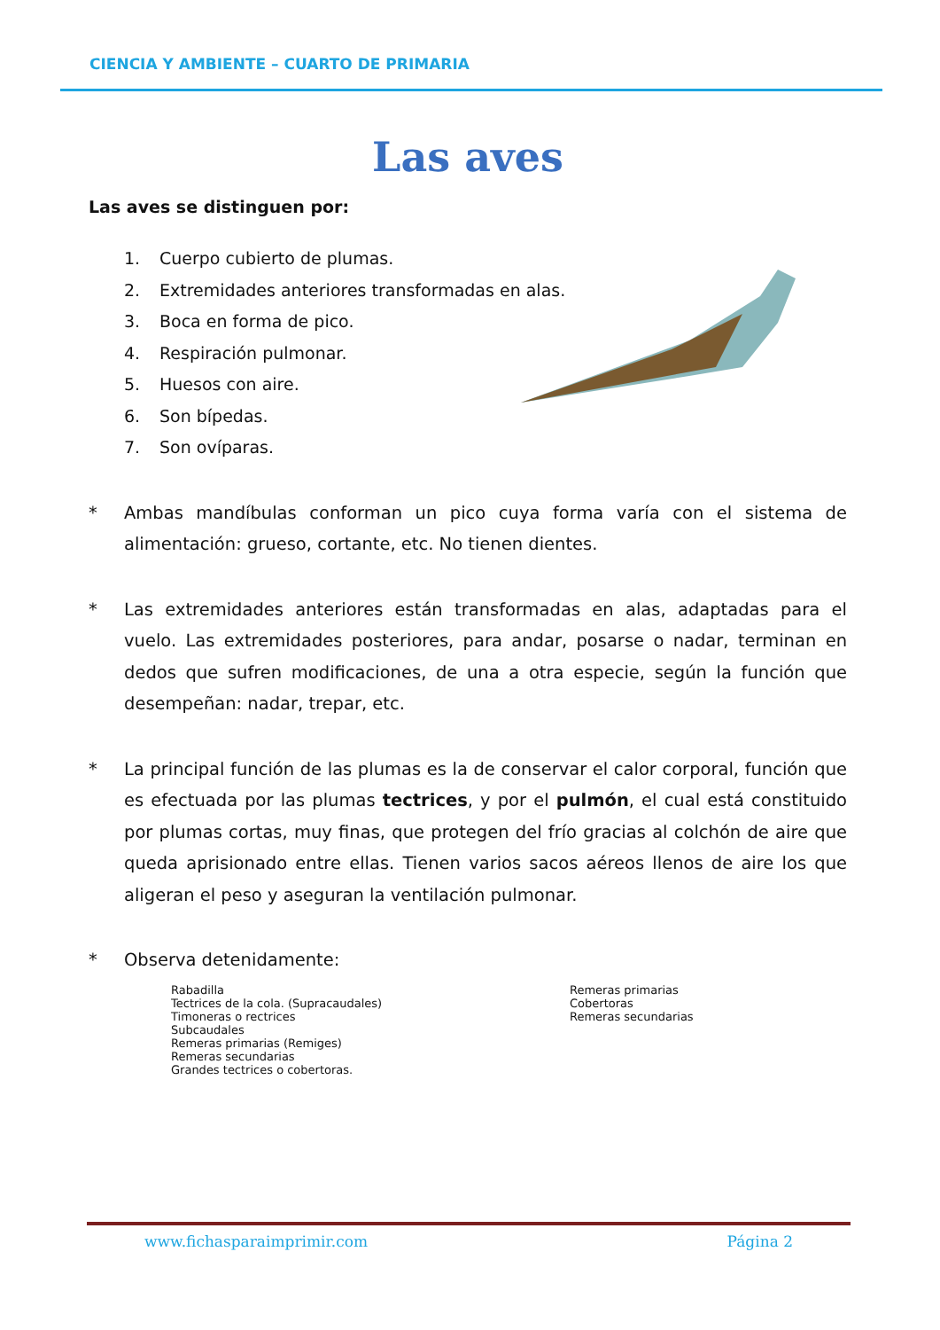CIENCIA Y AMBIENTE – CUARTO DE PRIMARIA
Las aves
Las aves se distinguen por:
1. Cuerpo cubierto de plumas.
2. Extremidades anteriores transformadas en alas.
3. Boca en forma de pico.
4. Respiración pulmonar.
5. Huesos con aire.
6. Son bípedas.
7. Son ovíparas.
* Ambas mandíbulas conforman un pico cuya forma varía con el sistema de alimentación: grueso, cortante, etc. No tienen dientes.
* Las extremidades anteriores están transformadas en alas, adaptadas para el vuelo. Las extremidades posteriores, para andar, posarse o nadar, terminan en dedos que sufren modificaciones, de una a otra especie, según la función que desempeñan: nadar, trepar, etc.
* La principal función de las plumas es la de conservar el calor corporal, función que es efectuada por las plumas tectrices, y por el pulmón, el cual está constituido por plumas cortas, muy finas, que protegen del frío gracias al colchón de aire que queda aprisionado entre ellas. Tienen varios sacos aéreos llenos de aire los que aligeran el peso y aseguran la ventilación pulmonar.
* Observa detenidamente:
Rabadilla
Tectrices de la cola. (Supracaudales)
Timoneras o rectrices
Subcaudales
Remeras primarias (Remiges)
Remeras secundarias
Grandes tectrices o cobertoras.
Remeras primarias
Cobertoras
Remeras secundarias
www.fichasparaimprimir.com Página 2